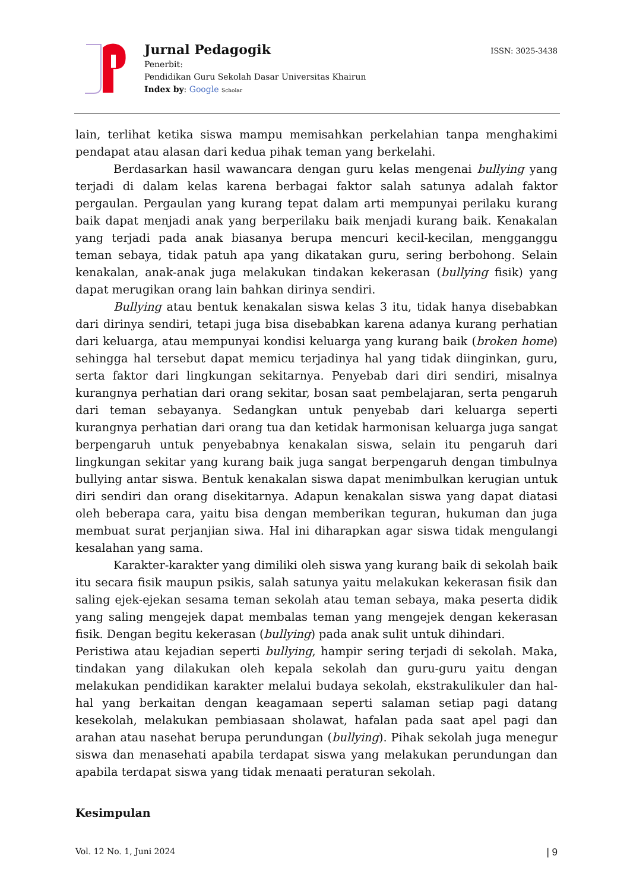Jurnal Pedagogik
Penerbit:
Pendidikan Guru Sekolah Dasar Universitas Khairun
Index by: Google Scholar
ISSN: 3025-3438
lain, terlihat ketika siswa mampu memisahkan perkelahian tanpa menghakimi pendapat atau alasan dari kedua pihak teman yang berkelahi.
Berdasarkan hasil wawancara dengan guru kelas mengenai bullying yang terjadi di dalam kelas karena berbagai faktor salah satunya adalah faktor pergaulan. Pergaulan yang kurang tepat dalam arti mempunyai perilaku kurang baik dapat menjadi anak yang berperilaku baik menjadi kurang baik. Kenakalan yang terjadi pada anak biasanya berupa mencuri kecil-kecilan, mengganggu teman sebaya, tidak patuh apa yang dikatakan guru, sering berbohong. Selain kenakalan, anak-anak juga melakukan tindakan kekerasan (bullying fisik) yang dapat merugikan orang lain bahkan dirinya sendiri.
Bullying atau bentuk kenakalan siswa kelas 3 itu, tidak hanya disebabkan dari dirinya sendiri, tetapi juga bisa disebabkan karena adanya kurang perhatian dari keluarga, atau mempunyai kondisi keluarga yang kurang baik (broken home) sehingga hal tersebut dapat memicu terjadinya hal yang tidak diinginkan, guru, serta faktor dari lingkungan sekitarnya. Penyebab dari diri sendiri, misalnya kurangnya perhatian dari orang sekitar, bosan saat pembelajaran, serta pengaruh dari teman sebayanya. Sedangkan untuk penyebab dari keluarga seperti kurangnya perhatian dari orang tua dan ketidak harmonisan keluarga juga sangat berpengaruh untuk penyebabnya kenakalan siswa, selain itu pengaruh dari lingkungan sekitar yang kurang baik juga sangat berpengaruh dengan timbulnya bullying antar siswa. Bentuk kenakalan siswa dapat menimbulkan kerugian untuk diri sendiri dan orang disekitarnya. Adapun kenakalan siswa yang dapat diatasi oleh beberapa cara, yaitu bisa dengan memberikan teguran, hukuman dan juga membuat surat perjanjian siwa. Hal ini diharapkan agar siswa tidak mengulangi kesalahan yang sama.
Karakter-karakter yang dimiliki oleh siswa yang kurang baik di sekolah baik itu secara fisik maupun psikis, salah satunya yaitu melakukan kekerasan fisik dan saling ejek-ejekan sesama teman sekolah atau teman sebaya, maka peserta didik yang saling mengejek dapat membalas teman yang mengejek dengan kekerasan fisik. Dengan begitu kekerasan (bullying) pada anak sulit untuk dihindari.
Peristiwa atau kejadian seperti bullying, hampir sering terjadi di sekolah. Maka, tindakan yang dilakukan oleh kepala sekolah dan guru-guru yaitu dengan melakukan pendidikan karakter melalui budaya sekolah, ekstrakulikuler dan hal-hal yang berkaitan dengan keagamaan seperti salaman setiap pagi datang kesekolah, melakukan pembiasaan sholawat, hafalan pada saat apel pagi dan arahan atau nasehat berupa perundungan (bullying). Pihak sekolah juga menegur siswa dan menasehati apabila terdapat siswa yang melakukan perundungan dan apabila terdapat siswa yang tidak menaati peraturan sekolah.
Kesimpulan
Vol. 12 No. 1, Juni 2024 | 9